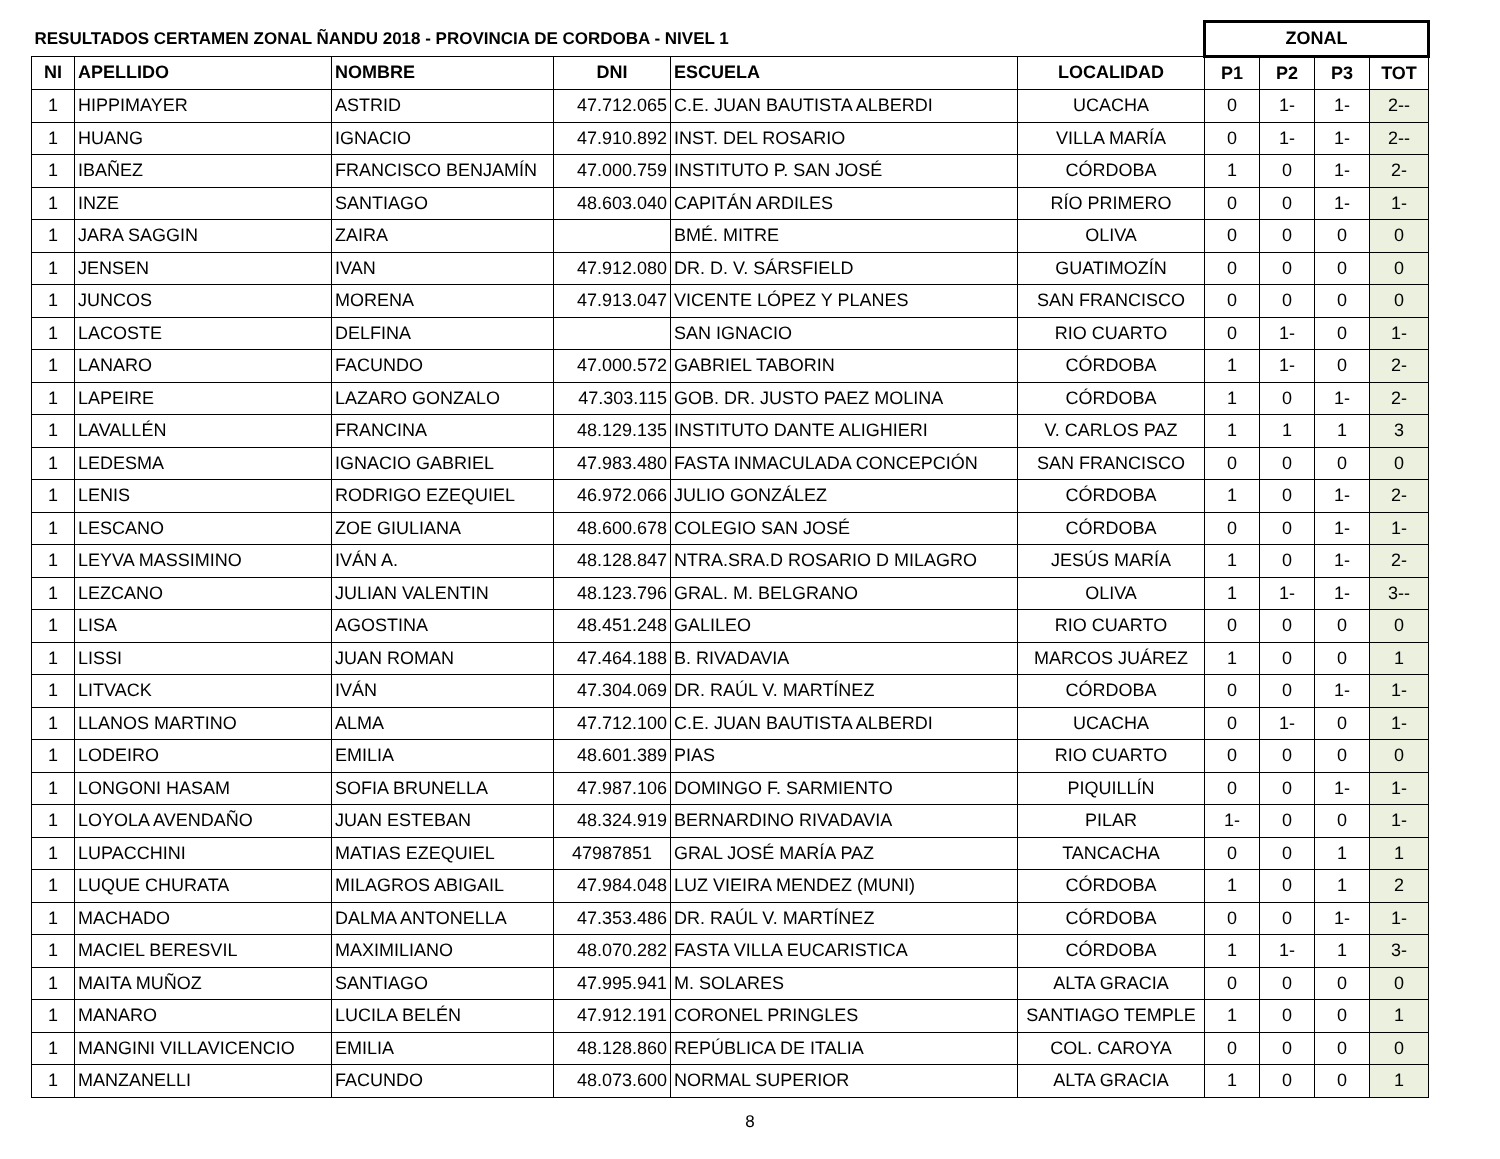| RESULTADOS CERTAMEN ZONAL ÑANDU 2018 - PROVINCIA DE CORDOBA - NIVEL 1 | | | | | | ZONAL | | | |
| --- | --- | --- | --- | --- | --- | --- | --- | --- | --- |
| NI | APELLIDO | NOMBRE | DNI | ESCUELA | LOCALIDAD | P1 | P2 | P3 | TOT |
| 1 | HIPPIMAYER | ASTRID | 47.712.065 | C.E. JUAN BAUTISTA ALBERDI | UCACHA | 0 | 1- | 1- | 2-- |
| 1 | HUANG | IGNACIO | 47.910.892 | INST. DEL ROSARIO | VILLA MARÍA | 0 | 1- | 1- | 2-- |
| 1 | IBAÑEZ | FRANCISCO BENJAMÍN | 47.000.759 | INSTITUTO P. SAN JOSÉ | CÓRDOBA | 1 | 0 | 1- | 2- |
| 1 | INZE | SANTIAGO | 48.603.040 | CAPITÁN ARDILES | RÍO PRIMERO | 0 | 0 | 1- | 1- |
| 1 | JARA SAGGIN | ZAIRA | | BMÉ. MITRE | OLIVA | 0 | 0 | 0 | 0 |
| 1 | JENSEN | IVAN | 47.912.080 | DR. D. V. SÁRSFIELD | GUATIMOZÍN | 0 | 0 | 0 | 0 |
| 1 | JUNCOS | MORENA | 47.913.047 | VICENTE LÓPEZ Y PLANES | SAN FRANCISCO | 0 | 0 | 0 | 0 |
| 1 | LACOSTE | DELFINA | | SAN IGNACIO | RIO CUARTO | 0 | 1- | 0 | 1- |
| 1 | LANARO | FACUNDO | 47.000.572 | GABRIEL TABORIN | CÓRDOBA | 1 | 1- | 0 | 2- |
| 1 | LAPEIRE | LAZARO GONZALO | 47.303.115 | GOB. DR. JUSTO PAEZ MOLINA | CÓRDOBA | 1 | 0 | 1- | 2- |
| 1 | LAVALLÉN | FRANCINA | 48.129.135 | INSTITUTO DANTE ALIGHIERI | V. CARLOS PAZ | 1 | 1 | 1 | 3 |
| 1 | LEDESMA | IGNACIO GABRIEL | 47.983.480 | FASTA INMACULADA CONCEPCIÓN | SAN FRANCISCO | 0 | 0 | 0 | 0 |
| 1 | LENIS | RODRIGO EZEQUIEL | 46.972.066 | JULIO GONZÁLEZ | CÓRDOBA | 1 | 0 | 1- | 2- |
| 1 | LESCANO | ZOE GIULIANA | 48.600.678 | COLEGIO SAN JOSÉ | CÓRDOBA | 0 | 0 | 1- | 1- |
| 1 | LEYVA MASSIMINO | IVÁN A. | 48.128.847 | NTRA.SRA.D ROSARIO D MILAGRO | JESÚS MARÍA | 1 | 0 | 1- | 2- |
| 1 | LEZCANO | JULIAN VALENTIN | 48.123.796 | GRAL. M. BELGRANO | OLIVA | 1 | 1- | 1- | 3-- |
| 1 | LISA | AGOSTINA | 48.451.248 | GALILEO | RIO CUARTO | 0 | 0 | 0 | 0 |
| 1 | LISSI | JUAN ROMAN | 47.464.188 | B. RIVADAVIA | MARCOS JUÁREZ | 1 | 0 | 0 | 1 |
| 1 | LITVACK | IVÁN | 47.304.069 | DR. RAÚL V. MARTÍNEZ | CÓRDOBA | 0 | 0 | 1- | 1- |
| 1 | LLANOS MARTINO | ALMA | 47.712.100 | C.E. JUAN BAUTISTA ALBERDI | UCACHA | 0 | 1- | 0 | 1- |
| 1 | LODEIRO | EMILIA | 48.601.389 | PIAS | RIO CUARTO | 0 | 0 | 0 | 0 |
| 1 | LONGONI HASAM | SOFIA BRUNELLA | 47.987.106 | DOMINGO F. SARMIENTO | PIQUILLÍN | 0 | 0 | 1- | 1- |
| 1 | LOYOLA AVENDAÑO | JUAN ESTEBAN | 48.324.919 | BERNARDINO RIVADAVIA | PILAR | 1- | 0 | 0 | 1- |
| 1 | LUPACCHINI | MATIAS EZEQUIEL | 47987851 | GRAL JOSÉ MARÍA PAZ | TANCACHA | 0 | 0 | 1 | 1 |
| 1 | LUQUE CHURATA | MILAGROS ABIGAIL | 47.984.048 | LUZ VIEIRA MENDEZ (MUNI) | CÓRDOBA | 1 | 0 | 1 | 2 |
| 1 | MACHADO | DALMA ANTONELLA | 47.353.486 | DR. RAÚL V. MARTÍNEZ | CÓRDOBA | 0 | 0 | 1- | 1- |
| 1 | MACIEL BERESVIL | MAXIMILIANO | 48.070.282 | FASTA VILLA EUCARISTICA | CÓRDOBA | 1 | 1- | 1 | 3- |
| 1 | MAITA MUÑOZ | SANTIAGO | 47.995.941 | M. SOLARES | ALTA GRACIA | 0 | 0 | 0 | 0 |
| 1 | MANARO | LUCILA BELÉN | 47.912.191 | CORONEL PRINGLES | SANTIAGO TEMPLE | 1 | 0 | 0 | 1 |
| 1 | MANGINI VILLAVICENCIO | EMILIA | 48.128.860 | REPÚBLICA DE ITALIA | COL. CAROYA | 0 | 0 | 0 | 0 |
| 1 | MANZANELLI | FACUNDO | 48.073.600 | NORMAL SUPERIOR | ALTA GRACIA | 1 | 0 | 0 | 1 |
8